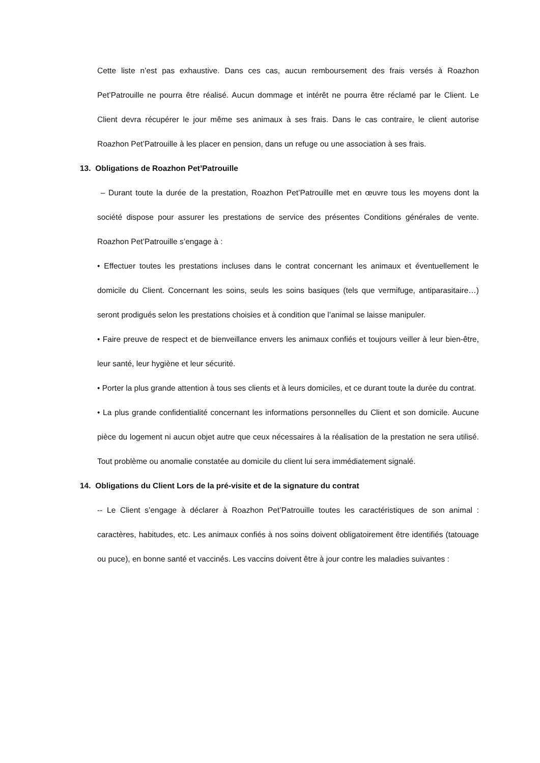Cette liste n’est pas exhaustive. Dans ces cas, aucun remboursement des frais versés à Roazhon Pet’Patrouille ne pourra être réalisé. Aucun dommage et intérêt ne pourra être réclamé par le Client. Le Client devra récupérer le jour même ses animaux à ses frais. Dans le cas contraire, le client autorise Roazhon Pet’Patrouille à les placer en pension, dans un refuge ou une association à ses frais.
13. Obligations de Roazhon Pet’Patrouille
– Durant toute la durée de la prestation, Roazhon Pet’Patrouille met en œuvre tous les moyens dont la société dispose pour assurer les prestations de service des présentes Conditions générales de vente. Roazhon Pet’Patrouille s’engage à :
• Effectuer toutes les prestations incluses dans le contrat concernant les animaux et éventuellement le domicile du Client. Concernant les soins, seuls les soins basiques (tels que vermifuge, antiparasitaire…) seront prodigués selon les prestations choisies et à condition que l’animal se laisse manipuler.
• Faire preuve de respect et de bienveillance envers les animaux confiés et toujours veiller à leur bien-être, leur santé, leur hygiène et leur sécurité.
• Porter la plus grande attention à tous ses clients et à leurs domiciles, et ce durant toute la durée du contrat.
• La plus grande confidentialité concernant les informations personnelles du Client et son domicile. Aucune pièce du logement ni aucun objet autre que ceux nécessaires à la réalisation de la prestation ne sera utilisé. Tout problème ou anomalie constatée au domicile du client lui sera immédiatement signalé.
14. Obligations du Client Lors de la pré-visite et de la signature du contrat
-- Le Client s’engage à déclarer à Roazhon Pet’Patrouille toutes les caractéristiques de son animal : caractères, habitudes, etc. Les animaux confiés à nos soins doivent obligatoirement être identifiés (tatouage ou puce), en bonne santé et vaccinés. Les vaccins doivent être à jour contre les maladies suivantes :